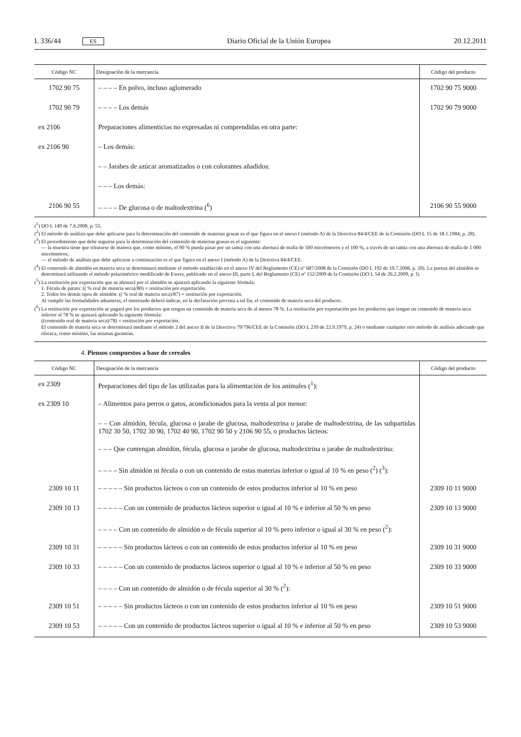L 336/44 ES Diario Oficial de la Unión Europea 20.12.2011
| Código NC | Designación de la mercancía | Código del producto |
| --- | --- | --- |
| 1702 90 75 | – – – – En polvo, incluso aglomerado | 1702 90 75 9000 |
| 1702 90 79 | – – – – Los demás | 1702 90 79 9000 |
| ex 2106 | Preparaciones alimenticias no expresadas ni comprendidas en otra parte: | |
| ex 2106 90 | – Los demás: | |
| | – – Jarabes de azúcar aromatizados o con colorantes añadidos: | |
| | – – – Los demás: | |
| 2106 90 55 | – – – – De glucosa o de maltodextrina (<sup>6</sup>) | 2106 90 55 9000 |
(<sup>1</sup>) DO L 149 de 7.6.2008, p. 55.
(<sup>2</sup>) El método de análisis que debe aplicarse para la determinación del contenido de materias grasas es el que figura en el anexo I (método A) de la Directiva 84/4/CEE de la Comisión (DO L 15 de 18.1.1984, p. 28).
(<sup>3</sup>) El procedimiento que debe seguirse para la determinación del contenido de materias grasas es el siguiente:
— la muestra tiene que triturarse de manera que, como mínimo, el 90 % pueda pasar por un tamiz con una abertura de malla de 500 micrómetros y el 100 %, a través de un tamiz con una abertura de malla de 1 000 micrómetros;
— el método de análisis que debe aplicarse a continuación es el que figura en el anexo I (método A) de la Directiva 84/4/CEE.
(<sup>4</sup>) El contenido de almidón en materia seca se determinará mediante el método establecido en el anexo IV del Reglamento (CE) nº 687/2008 de la Comisión (DO L 192 de 19.7.2008, p. 20). La pureza del almidón se determinará utilizando el método polarimétrico modificado de Ewers, publicado en el anexo III, parte L del Reglamento (CE) nº 152/2009 de la Comisión (DO L 54 de 26.2.2009, p. l).
(<sup>5</sup>) La restitución por exportación que se abonará por el almidón se ajustará aplicando la siguiente fórmula:
1. Fécula de patata: (( % real de materia seca)/80) × restitución por exportación.
2. Todos los demás tipos de almidón: (( % real de materia seca)/87) × restitución por exportación.
Al cumplir las formalidades aduaneras, el interesado deberá indicar, en la declaración prevista a tal fin, el contenido de materia seca del producto.
(<sup>6</sup>) La restitución por exportación se pagará por los productos que tengan un contenido de materia seca de al menos 78 %. La restitución por exportación por los productos que tengan un contenido de materia seca inferior al 78 % se ajustará aplicando la siguiente fórmula:
((contenido real de materia seca)/78) × restitución por exportación.
El contenido de materia seca se determinará mediante el método 2 del anexo II de la Directiva 79/796/CEE de la Comisión (DO L 239 de 22.9.1979, p. 24) o mediante cualquier otro método de análisis adecuado que ofrezca, como mínimo, las mismas garantías.
4. Piensos compuestos a base de cereales
| Código NC | Designación de la mercancía | Código del producto |
| --- | --- | --- |
| ex 2309 | Preparaciones del tipo de las utilizadas para la alimentación de los animales (<sup>1</sup>): | |
| ex 2309 10 | – Alimentos para perros o gatos, acondicionados para la venta al por menor: | |
| | – – Con almidón, fécula, glucosa o jarabe de glucosa, maltodextrina o jarabe de maltodextrina, de las subpartidas 1702 30 50, 1702 30 90, 1702 40 90, 1702 90 50 y 2106 90 55, o productos lácteos: | |
| | – – – Que contengan almidón, fécula, glucosa o jarabe de glucosa, maltodextrina o jarabe de maltodextrina: | |
| | – – – – Sin almidón ni fécula o con un contenido de estas materias inferior o igual al 10 % en peso (<sup>2</sup>) (<sup>3</sup>): | |
| 2309 10 11 | – – – – – Sin productos lácteos o con un contenido de estos productos inferior al 10 % en peso | 2309 10 11 9000 |
| 2309 10 13 | – – – – – Con un contenido de productos lácteos superior o igual al 10 % e inferior al 50 % en peso | 2309 10 13 9000 |
| | – – – – Con un contenido de almidón o de fécula superior al 10 % pero inferior o igual al 30 % en peso (<sup>2</sup>): | |
| 2309 10 31 | – – – – – Sin productos lácteos o con un contenido de estos productos inferior al 10 % en peso | 2309 10 31 9000 |
| 2309 10 33 | – – – – – Con un contenido de productos lácteos superior o igual al 10 % e inferior al 50 % en peso | 2309 10 33 9000 |
| | – – – – Con un contenido de almidón o de fécula superior al 30 % (<sup>2</sup>): | |
| 2309 10 51 | – – – – – Sin productos lácteos o con un contenido de estos productos inferior al 10 % en peso | 2309 10 51 9000 |
| 2309 10 53 | – – – – – Con un contenido de productos lácteos superior o igual al 10 % e inferior al 50 % en peso | 2309 10 53 9000 |